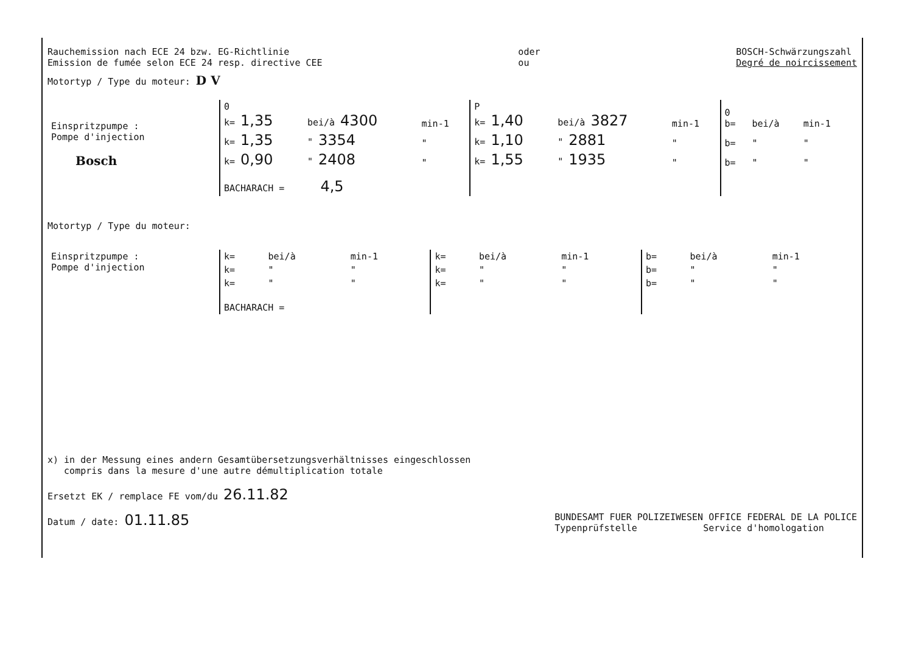Rauchemission nach ECE 24 bzw. EG-Richtlinie
Emission de fumée selon ECE 24 resp. directive CEE
oder
ou
BOSCH-Schwärzungszahl
Degré de noircissement
Motortyp / Type du moteur: D V
| Einspritzpumpe : Pompe d'injection Bosch | 0 k= 1,35 | bei/à 4300 | min-1 | P k= 1,40 | bei/à 3827 | min-1 | 0 b= | bei/à | min-1 |
| | k= 1,35 | " 3354 | " | k= 1,10 | " 2881 | " | b= | " | " |
| | k= 0,90 | " 2408 | " | k= 1,55 | " 1935 | " | b= | " | " |
| | BACHARACH = 4,5 | | | | | | | | |
Motortyp / Type du moteur:
| Einspritzpumpe : Pompe d'injection | k= | bei/à | min-1 | k= | bei/à | min-1 | b= | bei/à | min-1 |
| | k= | " | " | k= | " | " | b= | " | " |
| | k= | " | " | k= | " | " | b= | " | " |
| | BACHARACH = | | | | | | | | |
x) in der Messung eines andern Gesamtübersetzungsverhältnisses eingeschlossen
compris dans la mesure d'une autre démultiplication totale
Ersetzt EK / remplace FE vom/du 26.11.82
Datum / date: 01.11.85
BUNDESAMT FUER POLIZEIWESEN OFFICE FEDERAL DE LA POLICE
Typenprüfstelle Service d'homologation